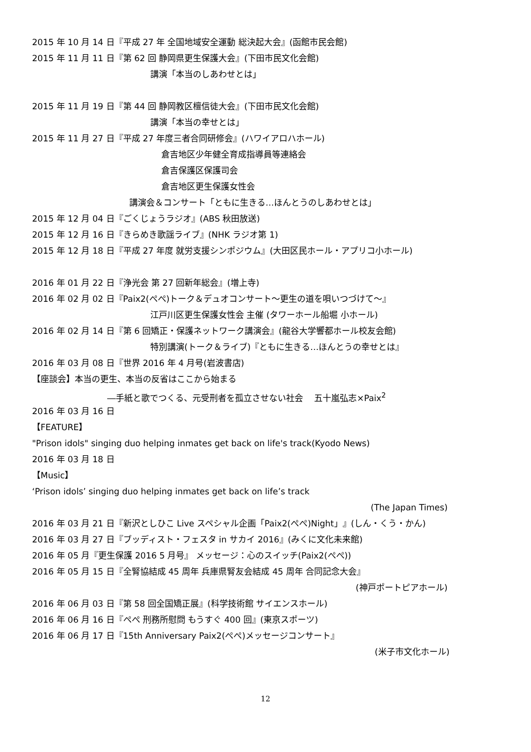2015 年 10 月 14 日『平成 27 年 全国地域安全運動 総決起大会』(函館市民会館)
2015 年 11 月 11 日『第 62 回 静岡県更生保護大会』(下田市民文化会館)
講演「本当のしあわせとは」
2015 年 11 月 19 日『第 44 回 静岡教区檀信徒大会』(下田市民文化会館)
講演「本当の幸せとは」
2015 年 11 月 27 日『平成 27 年度三者合同研修会』(ハワイアロハホール)
倉吉地区少年健全育成指導員等連絡会
倉吉保護区保護司会
倉吉地区更生保護女性会
講演会＆コンサート「ともに生きる…ほんとうのしあわせとは」
2015 年 12 月 04 日『ごくじょうラジオ』(ABS 秋田放送)
2015 年 12 月 16 日『きらめき歌謡ライブ』(NHK ラジオ第 1)
2015 年 12 月 18 日『平成 27 年度 就労支援シンポジウム』(大田区民ホール・アプリコ小ホール)
2016 年 01 月 22 日『浄光会 第 27 回新年総会』(増上寺)
2016 年 02 月 02 日『Paix2(ぺぺ)トーク＆デュオコンサート～更生の道を唄いつづけて～』
江戸川区更生保護女性会 主催 (タワーホール船堀 小ホール)
2016 年 02 月 14 日『第 6 回矯正・保護ネットワーク講演会』(龍谷大学響都ホール校友会館)
特別講演(トーク＆ライブ)『ともに生きる…ほんとうの幸せとは』
2016 年 03 月 08 日『世界 2016 年 4 月号(岩波書店)
【座談会】本当の更生、本当の反省はここから始まる
―手紙と歌でつくる、元受刑者を孤立させない社会 　五十嵐弘志×Paix<sup>2</sup>
2016 年 03 月 16 日
【FEATURE】
"Prison idols" singing duo helping inmates get back on life's track(Kyodo News)
2016 年 03 月 18 日
【Music】
‘Prison idols’ singing duo helping inmates get back on life’s track
(The Japan Times)
2016 年 03 月 21 日『新沢としひこ Live スペシャル企画「Paix2(ぺぺ)Night」』(しん・くう・かん)
2016 年 03 月 27 日『ブッディスト・フェスタ in サカイ 2016』(みくに文化未来館)
2016 年 05 月『更生保護 2016 5 月号』 メッセージ：心のスイッチ(Paix2(ぺぺ))
2016 年 05 月 15 日『全腎協結成 45 周年 兵庫県腎友会結成 45 周年 合同記念大会』
(神戸ポートピアホール)
2016 年 06 月 03 日『第 58 回全国矯正展』(科学技術館 サイエンスホール)
2016 年 06 月 16 日『ぺぺ 刑務所慰問 もうすぐ 400 回』(東京スポーツ)
2016 年 06 月 17 日『15th Anniversary Paix2(ぺぺ)メッセージコンサート』
(米子市文化ホール)
12